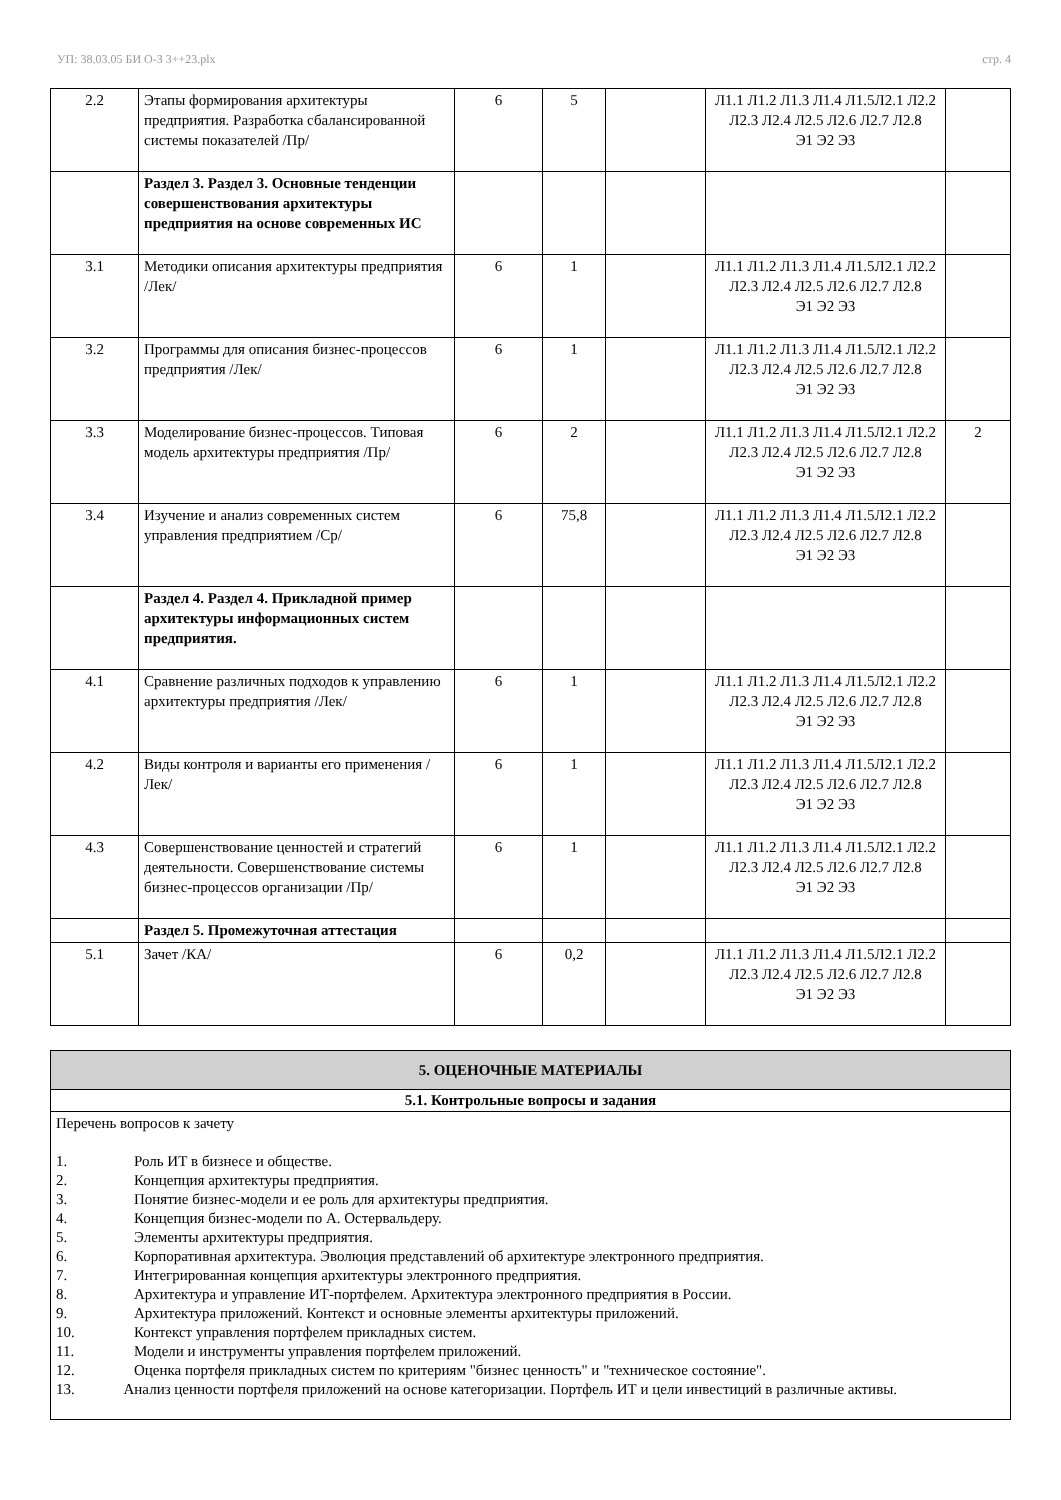УП: 38.03.05 БИ О-З 3++23.plx стр. 4
| 2.2 | Этапы формирования архитектуры предприятия. Разработка сбалансированной системы показателей /Пр/ | 6 | 5 | | Л1.1 Л1.2 Л1.3 Л1.4 Л1.5Л2.1 Л2.2 Л2.3 Л2.4 Л2.5 Л2.6 Л2.7 Л2.8 Э1 Э2 Э3 | |
| | Раздел 3. Раздел 3. Основные тенденции совершенствования архитектуры предприятия на основе современных ИС | | | | | |
| 3.1 | Методики описания архитектуры предприятия /Лек/ | 6 | 1 | | Л1.1 Л1.2 Л1.3 Л1.4 Л1.5Л2.1 Л2.2 Л2.3 Л2.4 Л2.5 Л2.6 Л2.7 Л2.8 Э1 Э2 Э3 | |
| 3.2 | Программы для описания бизнес-процессов предприятия /Лек/ | 6 | 1 | | Л1.1 Л1.2 Л1.3 Л1.4 Л1.5Л2.1 Л2.2 Л2.3 Л2.4 Л2.5 Л2.6 Л2.7 Л2.8 Э1 Э2 Э3 | |
| 3.3 | Моделирование бизнес-процессов. Типовая модель архитектуры предприятия /Пр/ | 6 | 2 | | Л1.1 Л1.2 Л1.3 Л1.4 Л1.5Л2.1 Л2.2 Л2.3 Л2.4 Л2.5 Л2.6 Л2.7 Л2.8 Э1 Э2 Э3 | 2 |
| 3.4 | Изучение и анализ современных систем управления предприятием /Ср/ | 6 | 75,8 | | Л1.1 Л1.2 Л1.3 Л1.4 Л1.5Л2.1 Л2.2 Л2.3 Л2.4 Л2.5 Л2.6 Л2.7 Л2.8 Э1 Э2 Э3 | |
| | Раздел 4. Раздел 4. Прикладной пример архитектуры информационных систем предприятия. | | | | | |
| 4.1 | Сравнение различных подходов к управлению архитектуры предприятия /Лек/ | 6 | 1 | | Л1.1 Л1.2 Л1.3 Л1.4 Л1.5Л2.1 Л2.2 Л2.3 Л2.4 Л2.5 Л2.6 Л2.7 Л2.8 Э1 Э2 Э3 | |
| 4.2 | Виды контроля и варианты его применения /Лек/ | 6 | 1 | | Л1.1 Л1.2 Л1.3 Л1.4 Л1.5Л2.1 Л2.2 Л2.3 Л2.4 Л2.5 Л2.6 Л2.7 Л2.8 Э1 Э2 Э3 | |
| 4.3 | Совершенствование ценностей и стратегий деятельности. Совершенствование системы бизнес-процессов организации /Пр/ | 6 | 1 | | Л1.1 Л1.2 Л1.3 Л1.4 Л1.5Л2.1 Л2.2 Л2.3 Л2.4 Л2.5 Л2.6 Л2.7 Л2.8 Э1 Э2 Э3 | |
| | Раздел 5. Промежуточная аттестация | | | | | |
| 5.1 | Зачет /КА/ | 6 | 0,2 | | Л1.1 Л1.2 Л1.3 Л1.4 Л1.5Л2.1 Л2.2 Л2.3 Л2.4 Л2.5 Л2.6 Л2.7 Л2.8 Э1 Э2 Э3 | |
| 5. ОЦЕНОЧНЫЕ МАТЕРИАЛЫ |
| 5.1. Контрольные вопросы и задания |
| Перечень вопросов к зачету 1. Роль ИТ в бизнесе и обществе. 2. Концепция архитектуры предприятия. 3. Понятие бизнес-модели и ее роль для архитектуры предприятия. 4. Концепция бизнес-модели по А. Остервальдеру. 5. Элементы архитектуры предприятия. 6. Корпоративная архитектура. Эволюция представлений об архитектуре электронного предприятия. 7. Интегрированная концепция архитектуры электронного предприятия. 8. Архитектура и управление ИТ-портфелем. Архитектура электронного предприятия в России. 9. Архитектура приложений. Контекст и основные элементы архитектуры приложений. 10. Контекст управления портфелем прикладных систем. 11. Модели и инструменты управления портфелем приложений. 12. Оценка портфеля прикладных систем по критериям "бизнес ценность" и "техническое состояние". 13. Анализ ценности портфеля приложений на основе категоризации. Портфель ИТ и цели инвестиций в различные активы. |